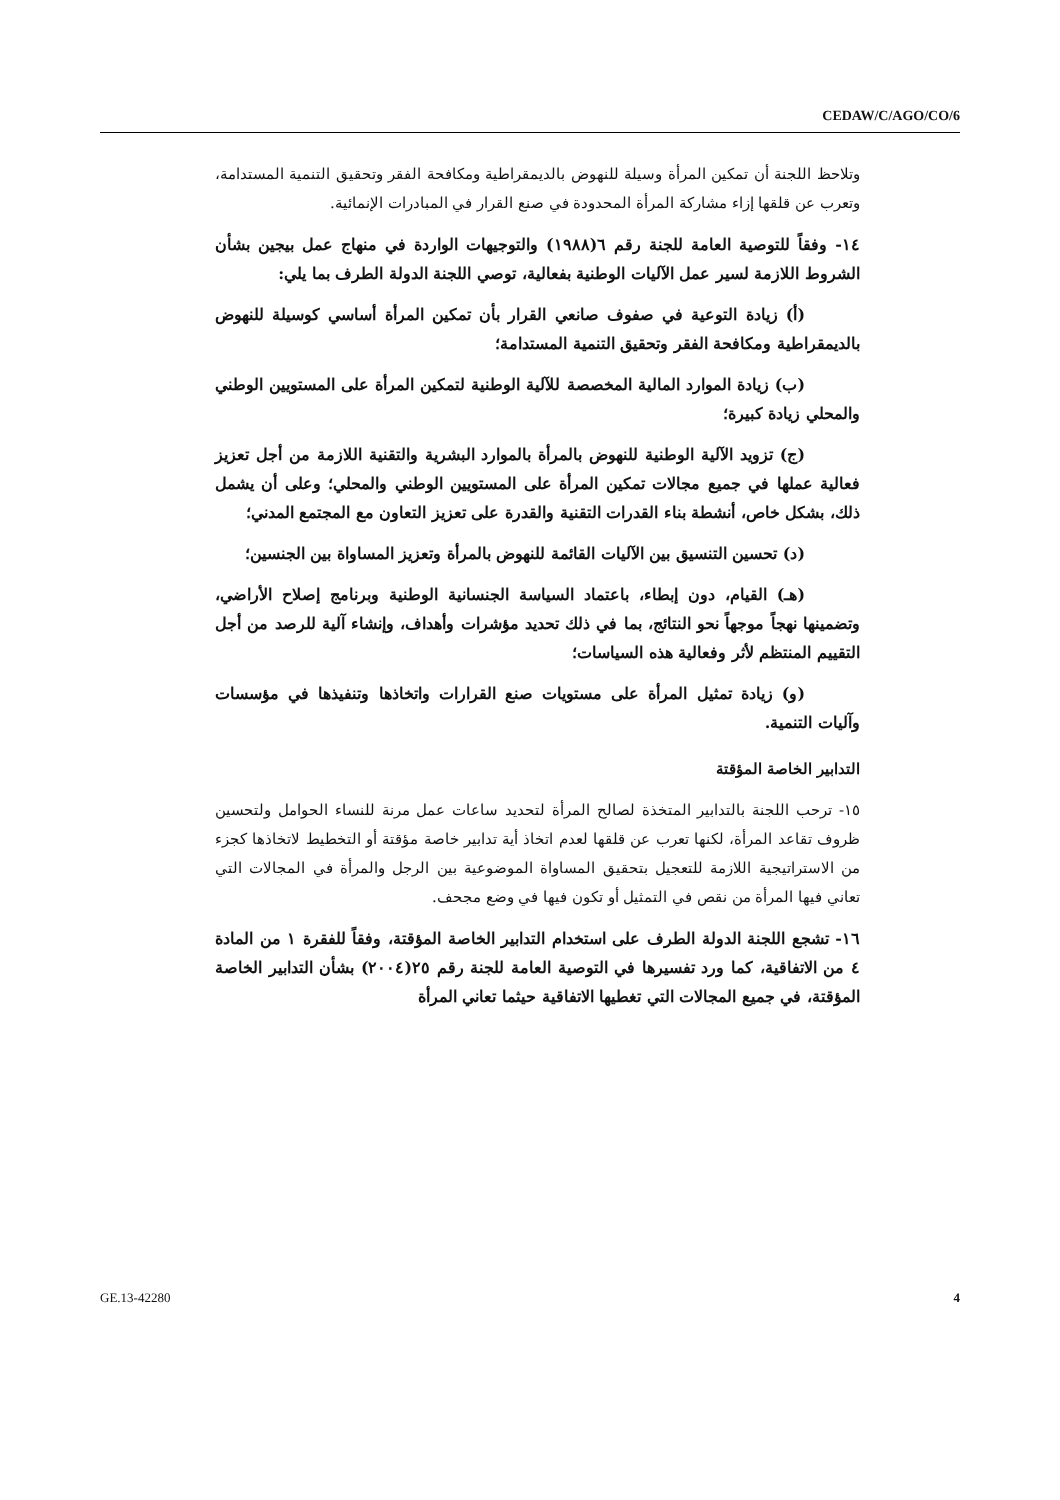CEDAW/C/AGO/CO/6
وتلاحظ اللجنة أن تمكين المرأة وسيلة للنهوض بالديمقراطية ومكافحة الفقر وتحقيق التنمية المستدامة، وتعرب عن قلقها إزاء مشاركة المرأة المحدودة في صنع القرار في المبادرات الإنمائية.
١٤- وفقاً للتوصية العامة للجنة رقم ٦(١٩٨٨) والتوجيهات الواردة في منهاج عمل بيجين بشأن الشروط اللازمة لسير عمل الآليات الوطنية بفعالية، توصي اللجنة الدولة الطرف بما يلي:
(أ) زيادة التوعية في صفوف صانعي القرار بأن تمكين المرأة أساسي كوسيلة للنهوض بالديمقراطية ومكافحة الفقر وتحقيق التنمية المستدامة؛
(ب) زيادة الموارد المالية المخصصة للآلية الوطنية لتمكين المرأة على المستويين الوطني والمحلي زيادة كبيرة؛
(ج) تزويد الآلية الوطنية للنهوض بالمرأة بالموارد البشرية والتقنية اللازمة من أجل تعزيز فعالية عملها في جميع مجالات تمكين المرأة على المستويين الوطني والمحلي؛ وعلى أن يشمل ذلك، بشكل خاص، أنشطة بناء القدرات التقنية والقدرة على تعزيز التعاون مع المجتمع المدني؛
(د) تحسين التنسيق بين الآليات القائمة للنهوض بالمرأة وتعزيز المساواة بين الجنسين؛
(هـ) القيام، دون إبطاء، باعتماد السياسة الجنسانية الوطنية وبرنامج إصلاح الأراضي، وتضمينها نهجاً موجهاً نحو النتائج، بما في ذلك تحديد مؤشرات وأهداف، وإنشاء آلية للرصد من أجل التقييم المنتظم لأثر وفعالية هذه السياسات؛
(و) زيادة تمثيل المرأة على مستويات صنع القرارات واتخاذها وتنفيذها في مؤسسات وآليات التنمية.
التدابير الخاصة المؤقتة
١٥- ترحب اللجنة بالتدابير المتخذة لصالح المرأة لتحديد ساعات عمل مرنة للنساء الحوامل ولتحسين ظروف تقاعد المرأة، لكنها تعرب عن قلقها لعدم اتخاذ أية تدابير خاصة مؤقتة أو التخطيط لاتخاذها كجزء من الاستراتيجية اللازمة للتعجيل بتحقيق المساواة الموضوعية بين الرجل والمرأة في المجالات التي تعاني فيها المرأة من نقص في التمثيل أو تكون فيها في وضع مجحف.
١٦- تشجع اللجنة الدولة الطرف على استخدام التدابير الخاصة المؤقتة، وفقاً للفقرة ١ من المادة ٤ من الاتفاقية، كما ورد تفسيرها في التوصية العامة للجنة رقم ٢٥(٢٠٠٤) بشأن التدابير الخاصة المؤقتة، في جميع المجالات التي تغطيها الاتفاقية حيثما تعاني المرأة
GE.13-42280 4